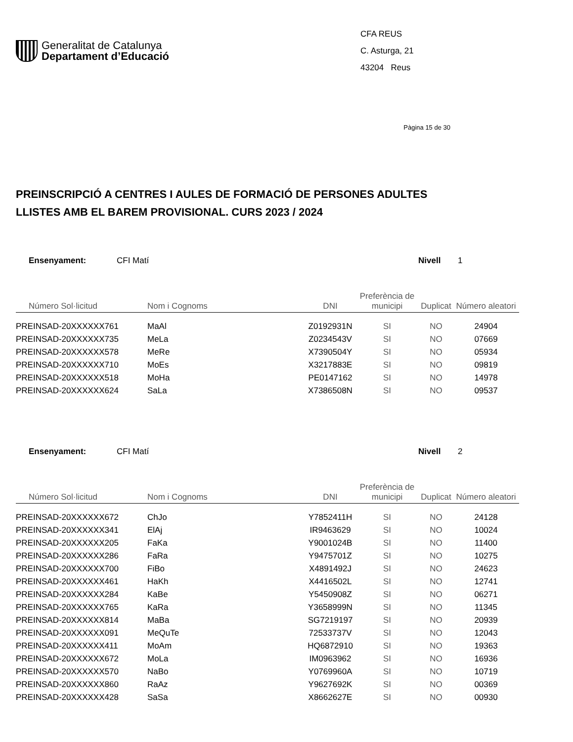Generalitat de Catalunya
Departament d’Educació
CFA REUS
C. Asturga, 21
43204 Reus
Pàgina 15 de 30
PREINSCRIPCIÓ A CENTRES I AULES DE FORMACIÓ DE PERSONES ADULTES
LLISTES AMB EL BAREM PROVISIONAL. CURS 2023 / 2024
Ensenyament: CFI Matí Nivell 1
| Número Sol·licitud | Nom i Cognoms | DNI | Preferència de municipi | Duplicat | Número aleatori |
| --- | --- | --- | --- | --- | --- |
| PREINSAD-20XXXXXX761 | MaAl | Z0192931N | SI | NO | 24904 |
| PREINSAD-20XXXXXX735 | MeLa | Z0234543V | SI | NO | 07669 |
| PREINSAD-20XXXXXX578 | MeRe | X7390504Y | SI | NO | 05934 |
| PREINSAD-20XXXXXX710 | MoEs | X3217883E | SI | NO | 09819 |
| PREINSAD-20XXXXXX518 | MoHa | PE0147162 | SI | NO | 14978 |
| PREINSAD-20XXXXXX624 | SaLa | X7386508N | SI | NO | 09537 |
Ensenyament: CFI Matí Nivell 2
| Número Sol·licitud | Nom i Cognoms | DNI | Preferència de municipi | Duplicat | Número aleatori |
| --- | --- | --- | --- | --- | --- |
| PREINSAD-20XXXXXX672 | ChJo | Y7852411H | SI | NO | 24128 |
| PREINSAD-20XXXXXX341 | ElAj | IR9463629 | SI | NO | 10024 |
| PREINSAD-20XXXXXX205 | FaKa | Y9001024B | SI | NO | 11400 |
| PREINSAD-20XXXXXX286 | FaRa | Y9475701Z | SI | NO | 10275 |
| PREINSAD-20XXXXXX700 | FiBo | X4891492J | SI | NO | 24623 |
| PREINSAD-20XXXXXX461 | HaKh | X4416502L | SI | NO | 12741 |
| PREINSAD-20XXXXXX284 | KaBe | Y5450908Z | SI | NO | 06271 |
| PREINSAD-20XXXXXX765 | KaRa | Y3658999N | SI | NO | 11345 |
| PREINSAD-20XXXXXX814 | MaBa | SG7219197 | SI | NO | 20939 |
| PREINSAD-20XXXXXX091 | MeQuTe | 72533737V | SI | NO | 12043 |
| PREINSAD-20XXXXXX411 | MoAm | HQ6872910 | SI | NO | 19363 |
| PREINSAD-20XXXXXX672 | MoLa | IM0963962 | SI | NO | 16936 |
| PREINSAD-20XXXXXX570 | NaBo | Y0769960A | SI | NO | 10719 |
| PREINSAD-20XXXXXX860 | RaAz | Y9627692K | SI | NO | 00369 |
| PREINSAD-20XXXXXX428 | SaSa | X8662627E | SI | NO | 00930 |